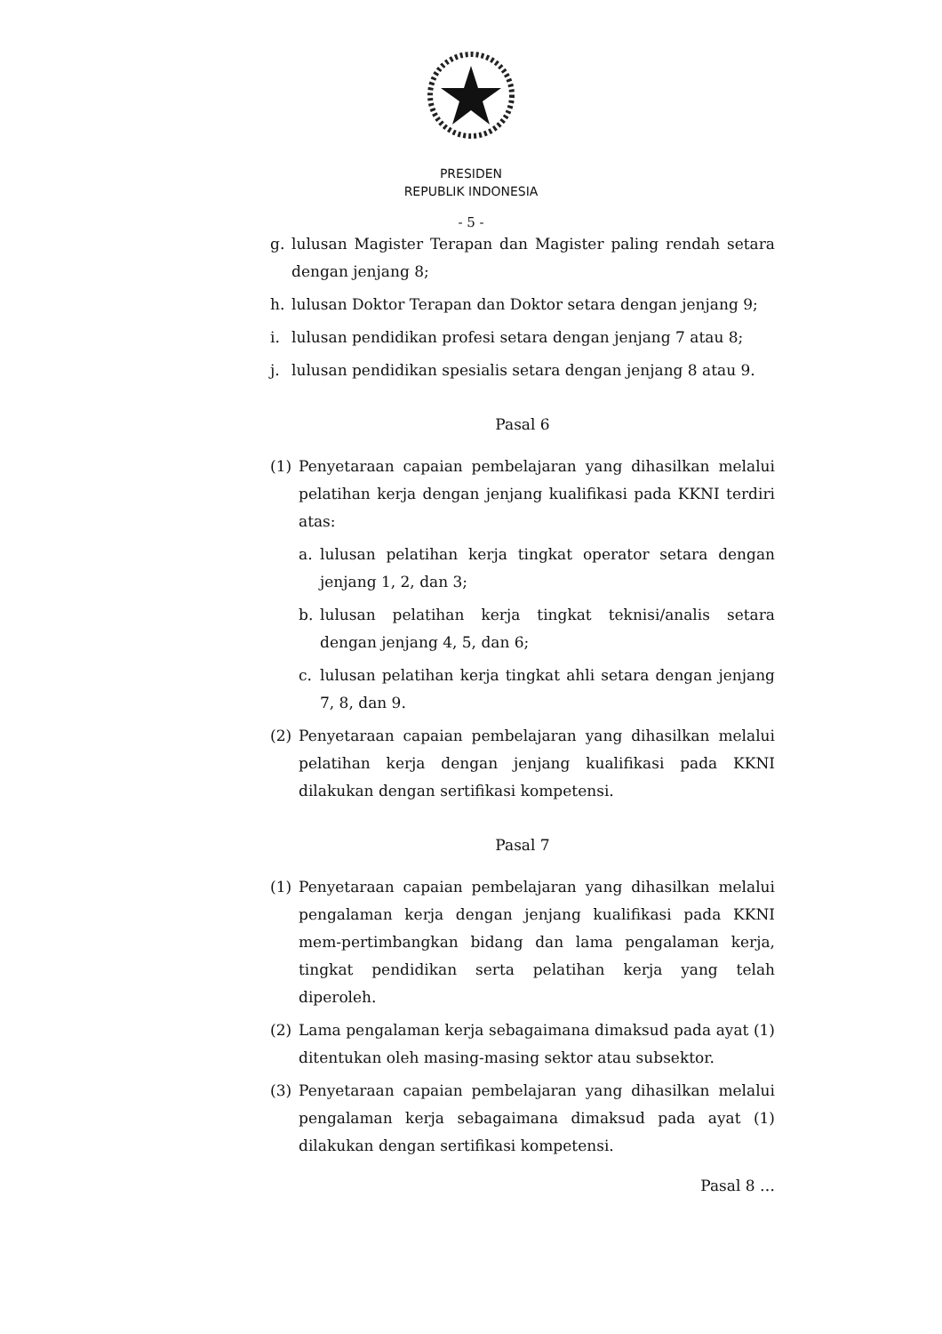PRESIDEN
REPUBLIK INDONESIA
- 5 -
g. lulusan Magister Terapan dan Magister paling rendah setara dengan jenjang 8;
h. lulusan Doktor Terapan dan Doktor setara dengan jenjang 9;
i. lulusan pendidikan profesi setara dengan jenjang 7 atau 8;
j. lulusan pendidikan spesialis setara dengan jenjang 8 atau 9.
Pasal 6
(1) Penyetaraan capaian pembelajaran yang dihasilkan melalui pelatihan kerja dengan jenjang kualifikasi pada KKNI terdiri atas:
a. lulusan pelatihan kerja tingkat operator setara dengan jenjang 1, 2, dan 3;
b. lulusan pelatihan kerja tingkat teknisi/analis setara dengan jenjang 4, 5, dan 6;
c. lulusan pelatihan kerja tingkat ahli setara dengan jenjang 7, 8, dan 9.
(2) Penyetaraan capaian pembelajaran yang dihasilkan melalui pelatihan kerja dengan jenjang kualifikasi pada KKNI dilakukan dengan sertifikasi kompetensi.
Pasal 7
(1) Penyetaraan capaian pembelajaran yang dihasilkan melalui pengalaman kerja dengan jenjang kualifikasi pada KKNI mem-pertimbangkan bidang dan lama pengalaman kerja, tingkat pendidikan serta pelatihan kerja yang telah diperoleh.
(2) Lama pengalaman kerja sebagaimana dimaksud pada ayat (1) ditentukan oleh masing-masing sektor atau subsektor.
(3) Penyetaraan capaian pembelajaran yang dihasilkan melalui pengalaman kerja sebagaimana dimaksud pada ayat (1) dilakukan dengan sertifikasi kompetensi.
Pasal 8 …